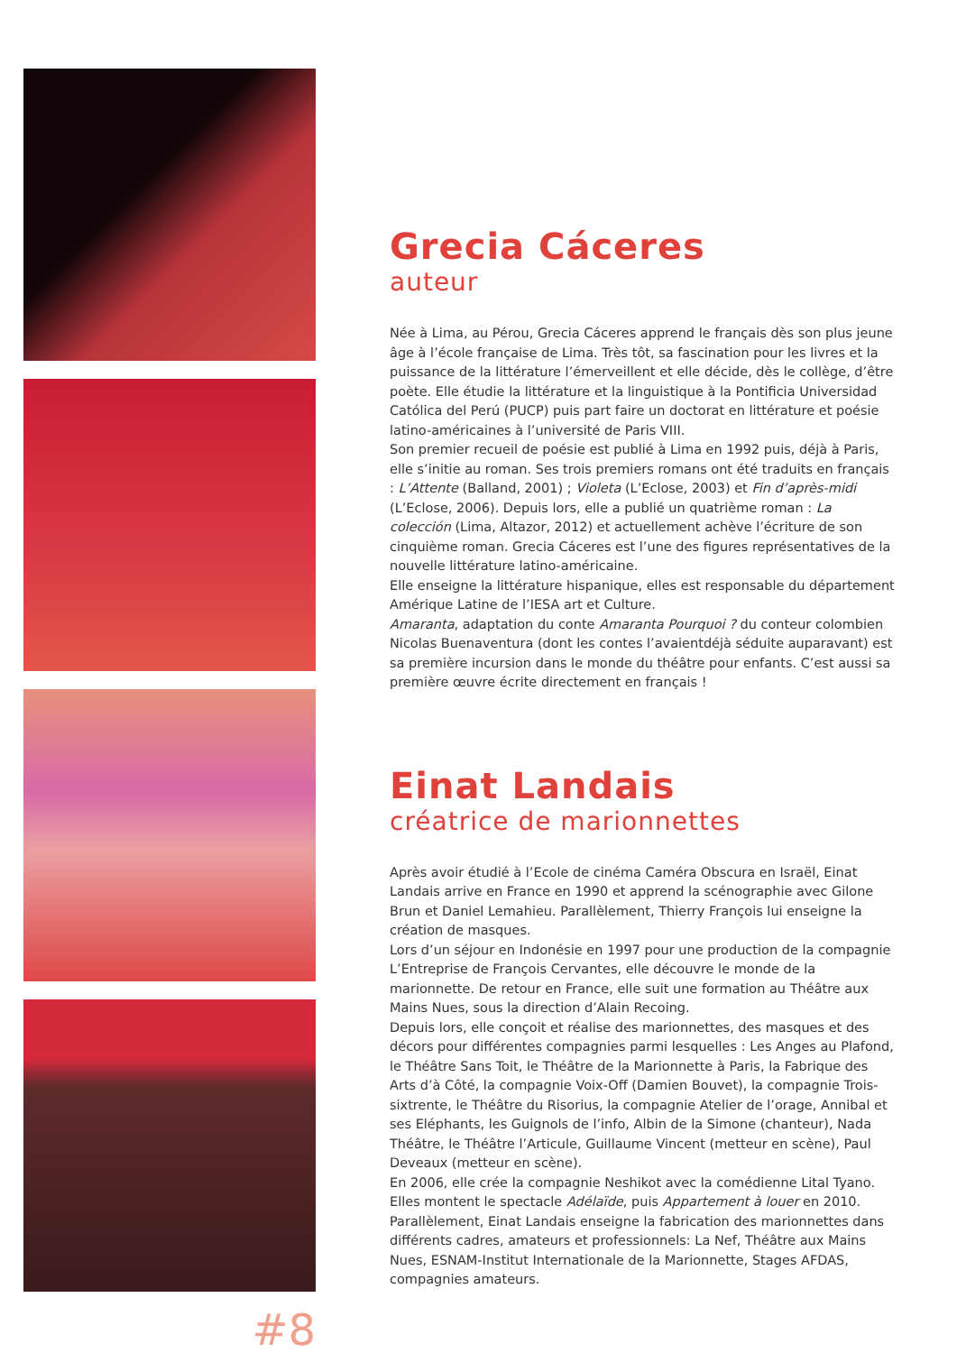#8
Grecia Cáceres
auteur
Née à Lima, au Pérou, Grecia Cáceres apprend le français dès son plus jeune âge à l’école française de Lima. Très tôt, sa fascination pour les livres et la puissance de la littérature l’émerveillent et elle décide, dès le collège, d’être poète. Elle étudie la littérature et la linguistique à la Pontificia Universidad Católica del Perú (PUCP) puis part faire un doctorat en littérature et poésie latino-américaines à l’université de Paris VIII.
Son premier recueil de poésie est publié à Lima en 1992 puis, déjà à Paris, elle s’initie au roman. Ses trois premiers romans ont été traduits en français : L’Attente (Balland, 2001) ; Violeta (L’Eclose, 2003) et Fin d’après-midi (L’Eclose, 2006). Depuis lors, elle a publié un quatrième roman : La colección (Lima, Altazor, 2012) et actuellement achève l’écriture de son cinquième roman. Grecia Cáceres est l’une des figures représentatives de la nouvelle littérature latino-américaine.
Elle enseigne la littérature hispanique, elles est responsable du département Amérique Latine de l’IESA art et Culture.
Amaranta, adaptation du conte Amaranta Pourquoi ? du conteur colombien Nicolas Buenaventura (dont les contes l’avaientdéjà séduite auparavant) est sa première incursion dans le monde du théâtre pour enfants. C’est aussi sa première œuvre écrite directement en français !
Einat Landais
créatrice de marionnettes
Après avoir étudié à l’Ecole de cinéma Caméra Obscura en Israël, Einat Landais arrive en France en 1990 et apprend la scénographie avec Gilone Brun et Daniel Lemahieu. Parallèlement, Thierry François lui enseigne la création de masques.
Lors d’un séjour en Indonésie en 1997 pour une production de la compagnie L’Entreprise de François Cervantes, elle découvre le monde de la marionnette. De retour en France, elle suit une formation au Théâtre aux Mains Nues, sous la direction d’Alain Recoing.
Depuis lors, elle conçoit et réalise des marionnettes, des masques et des décors pour différentes compagnies parmi lesquelles : Les Anges au Plafond, le Théâtre Sans Toit, le Théâtre de la Marionnette à Paris, la Fabrique des Arts d’à Côté, la compagnie Voix-Off (Damien Bouvet), la compagnie Trois-sixtrente, le Théâtre du Risorius, la compagnie Atelier de l’orage, Annibal et ses Eléphants, les Guignols de l’info, Albin de la Simone (chanteur), Nada Théâtre, le Théâtre l’Articule, Guillaume Vincent (metteur en scène), Paul Deveaux (metteur en scène).
En 2006, elle crée la compagnie Neshikot avec la comédienne Lital Tyano. Elles montent le spectacle Adélaïde, puis Appartement à louer en 2010.
Parallèlement, Einat Landais enseigne la fabrication des marionnettes dans différents cadres, amateurs et professionnels: La Nef, Théâtre aux Mains Nues, ESNAM-Institut Internationale de la Marionnette, Stages AFDAS, compagnies amateurs.